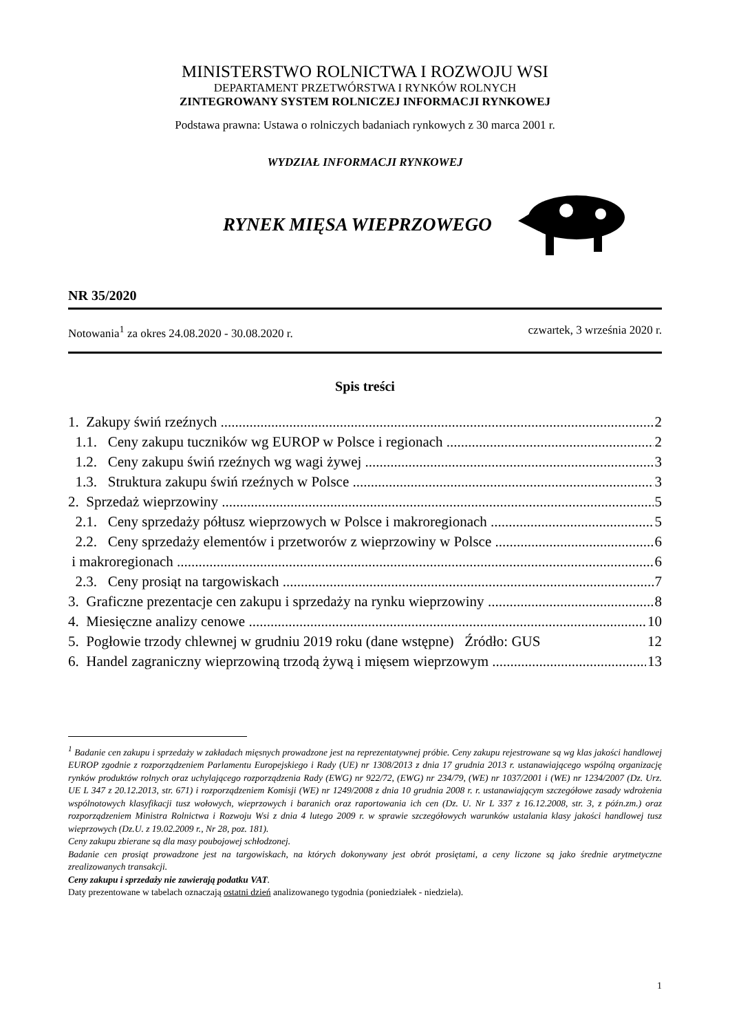MINISTERSTWO ROLNICTWA I ROZWOJU WSI
DEPARTAMENT PRZETWÓRSTWA I RYNKÓW ROLNYCH
ZINTEGROWANY SYSTEM ROLNICZEJ INFORMACJI RYNKOWEJ
Podstawa prawna: Ustawa o rolniczych badaniach rynkowych z 30 marca 2001 r.
WYDZIAŁ INFORMACJI RYNKOWEJ
RYNEK MIĘSA WIEPRZOWEGO
NR 35/2020
Notowania<sup>1</sup> za okres 24.08.2020 - 30.08.2020 r. czwartek, 3 września 2020 r.
Spis treści
1. Zakupy świń rzeźnych 2
1.1. Ceny zakupu tuczników wg EUROP w Polsce i regionach 2
1.2. Ceny zakupu świń rzeźnych wg wagi żywej 3
1.3. Struktura zakupu świń rzeźnych w Polsce 3
2. Sprzedaż wieprzowiny 5
2.1. Ceny sprzedaży półtusz wieprzowych w Polsce i makroregionach 5
2.2. Ceny sprzedaży elementów i przetworów z wieprzowiny w Polsce 6
i makroregionach 6
2.3. Ceny prosiąt na targowiskach 7
3. Graficzne prezentacje cen zakupu i sprzedaży na rynku wieprzowiny 8
4. Miesięczne analizy cenowe 10
5. Pogłowie trzody chlewnej w grudniu 2019 roku (dane wstępne) Źródło: GUS 12
6. Handel zagraniczny wieprzowiną trzodą żywą i mięsem wieprzowym 13
<sup>1</sup> Badanie cen zakupu i sprzedaży w zakładach mięsnych prowadzone jest na reprezentatywnej próbie. Ceny zakupu rejestrowane są wg klas jakości handlowej EUROP zgodnie z rozporządzeniem Parlamentu Europejskiego i Rady (UE) nr 1308/2013 z dnia 17 grudnia 2013 r. ustanawiającego wspólną organizację rynków produktów rolnych oraz uchylającego rozporządzenia Rady (EWG) nr 922/72, (EWG) nr 234/79, (WE) nr 1037/2001 i (WE) nr 1234/2007 (Dz. Urz. UE L 347 z 20.12.2013, str. 671) i rozporządzeniem Komisji (WE) nr 1249/2008 z dnia 10 grudnia 2008 r. r. ustanawiającym szczegółowe zasady wdrożenia wspólnotowych klasyfikacji tusz wołowych, wieprzowych i baranich oraz raportowania ich cen (Dz. U. Nr L 337 z 16.12.2008, str. 3, z późn.zm.) oraz rozporządzeniem Ministra Rolnictwa i Rozwoju Wsi z dnia 4 lutego 2009 r. w sprawie szczegółowych warunków ustalania klasy jakości handlowej tusz wieprzowych (Dz.U. z 19.02.2009 r., Nr 28, poz. 181).
Ceny zakupu zbierane są dla masy poubojowej schłodzonej.
Badanie cen prosiąt prowadzone jest na targowiskach, na których dokonywany jest obrót prosiętami, a ceny liczone są jako średnie arytmetyczne zrealizowanych transakcji.
Ceny zakupu i sprzedaży nie zawierają podatku VAT.
Daty prezentowane w tabelach oznaczają ostatni dzień analizowanego tygodnia (poniedziałek - niedziela).
1